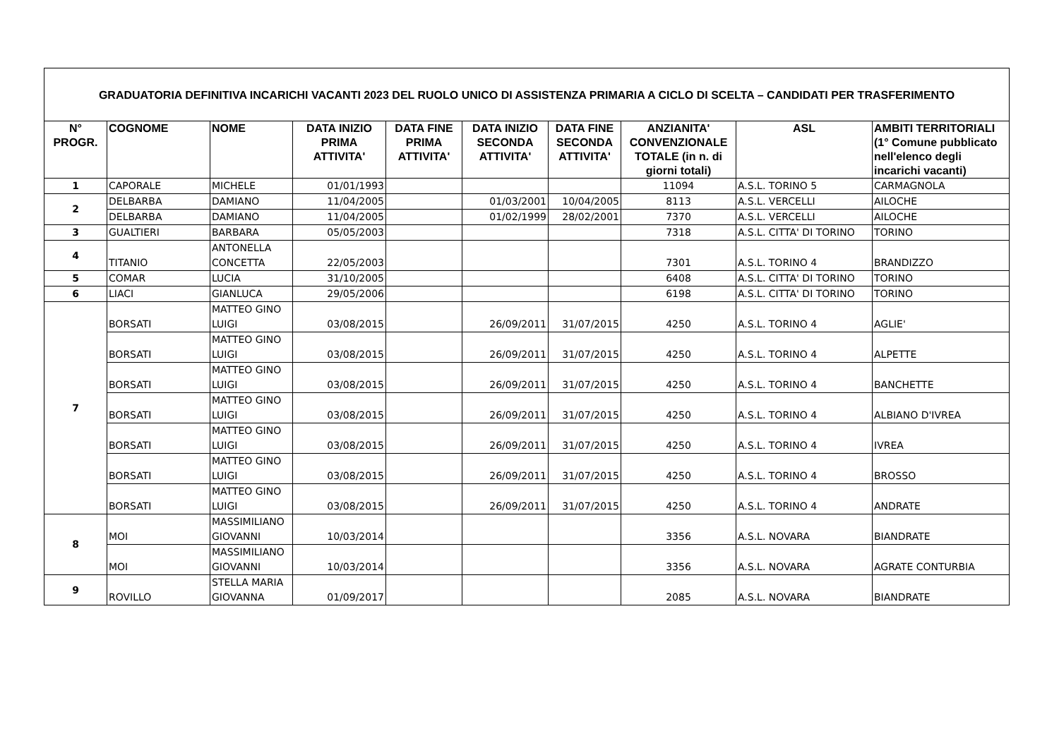| GRADUATORIA DEFINITIVA INCARICHI VACANTI 2023 DEL RUOLO UNICO DI ASSISTENZA PRIMARIA A CICLO DI SCELTA – CANDIDATI PER TRASFERIMENTO | | | | | | | | | |
| N° PROGR. | COGNOME | NOME | DATA INIZIO PRIMA ATTIVITA' | DATA FINE PRIMA ATTIVITA' | DATA INIZIO SECONDA ATTIVITA' | DATA FINE SECONDA ATTIVITA' | ANZIANITA' CONVENZIONALE TOTALE (in n. di giorni totali) | ASL | AMBITI TERRITORIALI (1° Comune pubblicato nell'elenco degli incarichi vacanti) |
| 1 | CAPORALE | MICHELE | 01/01/1993 | | | | 11094 | A.S.L. TORINO 5 | CARMAGNOLA |
| 2 | DELBARBA | DAMIANO | 11/04/2005 | | 01/03/2001 | 10/04/2005 | 8113 | A.S.L. VERCELLI | AILOCHE |
| | DELBARBA | DAMIANO | 11/04/2005 | | 01/02/1999 | 28/02/2001 | 7370 | A.S.L. VERCELLI | AILOCHE |
| 3 | GUALTIERI | BARBARA | 05/05/2003 | | | | 7318 | A.S.L. CITTA' DI TORINO | TORINO |
| 4 | TITANIO | ANTONELLA CONCETTA | 22/05/2003 | | | | 7301 | A.S.L. TORINO 4 | BRANDIZZO |
| 5 | COMAR | LUCIA | 31/10/2005 | | | | 6408 | A.S.L. CITTA' DI TORINO | TORINO |
| 6 | LIACI | GIANLUCA | 29/05/2006 | | | | 6198 | A.S.L. CITTA' DI TORINO | TORINO |
| 7 | BORSATI | MATTEO GINO LUIGI | 03/08/2015 | | 26/09/2011 | 31/07/2015 | 4250 | A.S.L. TORINO 4 | AGLIE' |
| | BORSATI | MATTEO GINO LUIGI | 03/08/2015 | | 26/09/2011 | 31/07/2015 | 4250 | A.S.L. TORINO 4 | ALPETTE |
| | BORSATI | MATTEO GINO LUIGI | 03/08/2015 | | 26/09/2011 | 31/07/2015 | 4250 | A.S.L. TORINO 4 | BANCHETTE |
| | BORSATI | MATTEO GINO LUIGI | 03/08/2015 | | 26/09/2011 | 31/07/2015 | 4250 | A.S.L. TORINO 4 | ALBIANO D'IVREA |
| | BORSATI | MATTEO GINO LUIGI | 03/08/2015 | | 26/09/2011 | 31/07/2015 | 4250 | A.S.L. TORINO 4 | IVREA |
| | BORSATI | MATTEO GINO LUIGI | 03/08/2015 | | 26/09/2011 | 31/07/2015 | 4250 | A.S.L. TORINO 4 | BROSSO |
| | BORSATI | MATTEO GINO LUIGI | 03/08/2015 | | 26/09/2011 | 31/07/2015 | 4250 | A.S.L. TORINO 4 | ANDRATE |
| 8 | MOI | MASSIMILIANO GIOVANNI | 10/03/2014 | | | | 3356 | A.S.L. NOVARA | BIANDRATE |
| | MOI | MASSIMILIANO GIOVANNI | 10/03/2014 | | | | 3356 | A.S.L. NOVARA | AGRATE CONTURBIA |
| 9 | ROVILLO | STELLA MARIA GIOVANNA | 01/09/2017 | | | | 2085 | A.S.L. NOVARA | BIANDRATE |